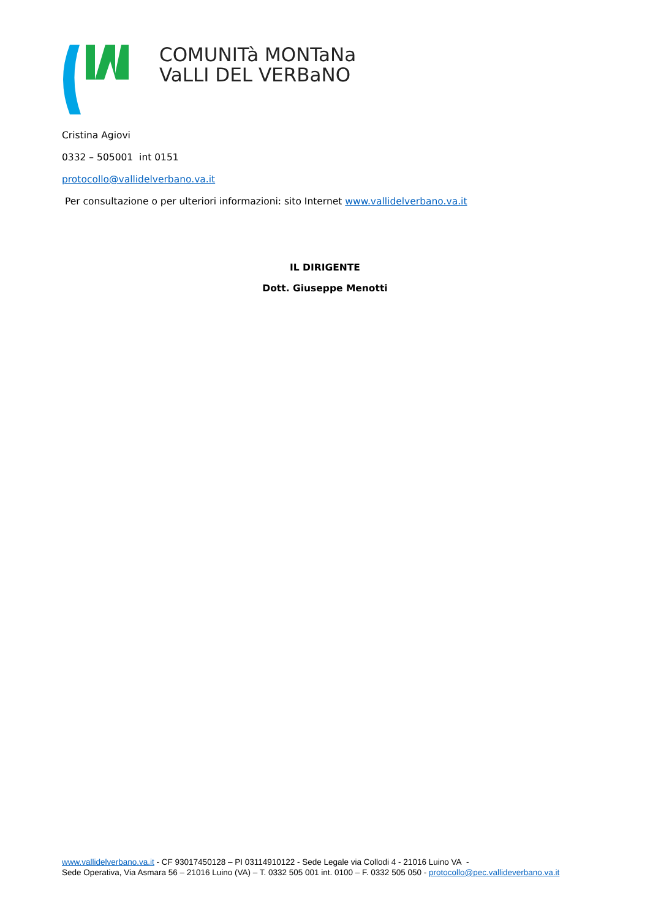COMUNITà MONTaNa
VaLLI DEL VERBaNO
Cristina Agiovi
0332 – 505001 int 0151
protocollo@vallidelverbano.va.it
Per consultazione o per ulteriori informazioni: sito Internet www.vallidelverbano.va.it
IL DIRIGENTE
Dott. Giuseppe Menotti
www.vallidelverbano.va.it - CF 93017450128 – PI 03114910122 - Sede Legale via Collodi 4 - 21016 Luino VA -
Sede Operativa, Via Asmara 56 – 21016 Luino (VA) – T. 0332 505 001 int. 0100 – F. 0332 505 050 - protocollo@pec.vallideverbano.va.it